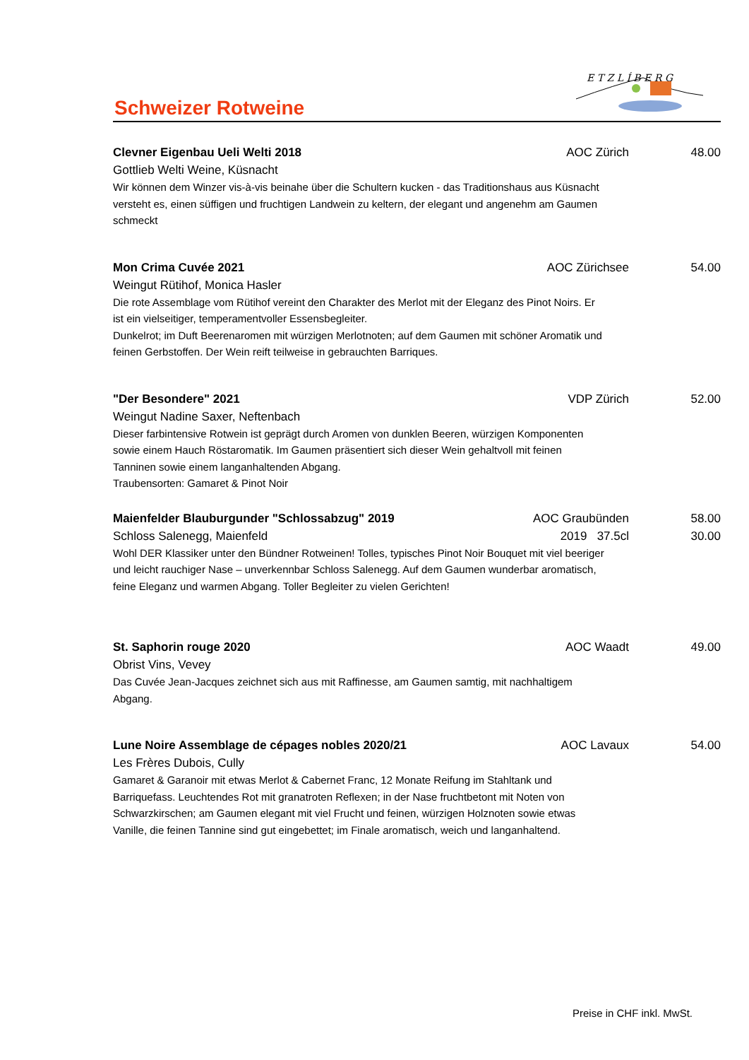Schweizer Rotweine
E T Z L Í B E R G
Clevner Eigenbau Ueli Welti 2018 AOC Zürich 48.00
Gottlieb Welti Weine, Küsnacht
Wir können dem Winzer vis-à-vis beinahe über die Schultern kucken - das Traditionshaus aus Küsnacht versteht es, einen süffigen und fruchtigen Landwein zu keltern, der elegant und angenehm am Gaumen schmeckt
Mon Crima Cuvée 2021 AOC Zürichsee 54.00
Weingut Rütihof, Monica Hasler
Die rote Assemblage vom Rütihof vereint den Charakter des Merlot mit der Eleganz des Pinot Noirs. Er ist ein vielseitiger, temperamentvoller Essensbegleiter.
Dunkelrot; im Duft Beerenaromen mit würzigen Merlotnoten; auf dem Gaumen mit schöner Aromatik und feinen Gerbstoffen. Der Wein reift teilweise in gebrauchten Barriques.
"Der Besondere" 2021 VDP Zürich 52.00
Weingut Nadine Saxer, Neftenbach
Dieser farbintensive Rotwein ist geprägt durch Aromen von dunklen Beeren, würzigen Komponenten sowie einem Hauch Röstaromatik. Im Gaumen präsentiert sich dieser Wein gehaltvoll mit feinen Tanninen sowie einem langanhaltenden Abgang.
Traubensorten: Gamaret & Pinot Noir
Maienfelder Blauburgunder "Schlossabzug" 2019 AOC Graubünden 58.00
Schloss Salenegg, Maienfeld 2019 37.5cl 30.00
Wohl DER Klassiker unter den Bündner Rotweinen! Tolles, typisches Pinot Noir Bouquet mit viel beeriger und leicht rauchiger Nase – unverkennbar Schloss Salenegg. Auf dem Gaumen wunderbar aromatisch, feine Eleganz und warmen Abgang. Toller Begleiter zu vielen Gerichten!
St. Saphorin rouge 2020 AOC Waadt 49.00
Obrist Vins, Vevey
Das Cuvée Jean-Jacques zeichnet sich aus mit Raffinesse, am Gaumen samtig, mit nachhaltigem Abgang.
Lune Noire Assemblage de cépages nobles 2020/21 AOC Lavaux 54.00
Les Frères Dubois, Cully
Gamaret & Garanoir mit etwas Merlot & Cabernet Franc, 12 Monate Reifung im Stahltank und Barriquefass. Leuchtendes Rot mit granatroten Reflexen; in der Nase fruchtbetont mit Noten von Schwarzkirschen; am Gaumen elegant mit viel Frucht und feinen, würzigen Holznoten sowie etwas Vanille, die feinen Tannine sind gut eingebettet; im Finale aromatisch, weich und langanhaltend.
Preise in CHF inkl. MwSt.